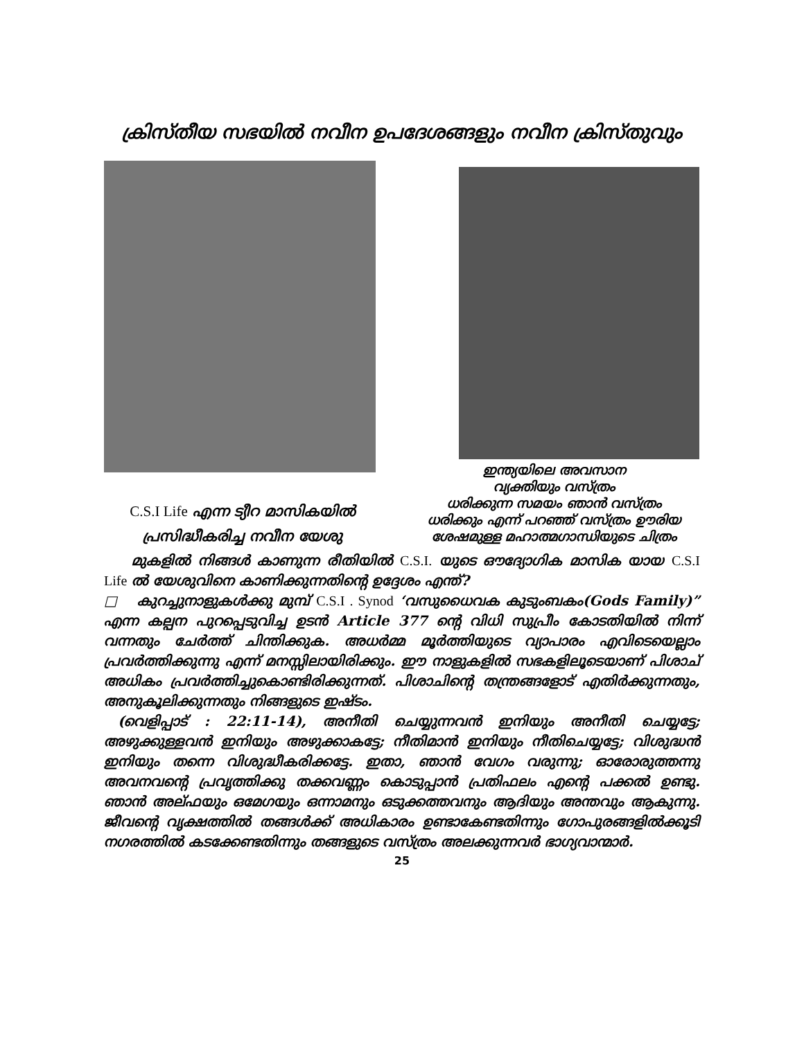ക്രിസ്തീയ സഭയിൽ നവീന ഉപദേശങ്ങളും നവീന ക്രിസ്തുവും
ഇന്ത്യയിലെ അവസാന
വ്യക്തിയും വസ്ത്രം
ധരിക്കുന്ന സമയം ഞാൻ വസ്ത്രം
ധരിക്കും എന്ന് പറഞ്ഞ് വസ്ത്രം ഊരിയ
ശേഷമുള്ള മഹാത്മഗാന്ധിയുടെ ചിത്രം
C.S.I Life എന്ന ട്യീറ മാസികയിൽ
പ്രസിദ്ധീകരിച്ച നവീന യേശു
മുകളിൽ നിങ്ങൾ കാണുന്ന രീതിയിൽ C.S.I. യുടെ ഔദ്യോഗിക മാസിക യായ C.S.I Life ൽ യേശുവിനെ കാണിക്കുന്നതിന്റെ ഉദ്ദേശം എന്ത്?
□ കുറച്ചുനാളുകൾക്കു മുമ്പ് C.S.I . Synod ‘വസുധൈവക കുടുംബകം(Gods Family)” എന്ന കല്പന പുറപ്പെടുവിച്ച ഉടൻ Article 377 ന്റെ വിധി സുപ്രീം കോടതിയിൽ നിന്ന് വന്നതും ചേർത്ത് ചിന്തിക്കുക. അധർമ്മ മൂർത്തിയുടെ വ്യാപാരം എവിടെയെല്ലാം പ്രവർത്തിക്കുന്നു എന്ന് മനസ്സിലായിരിക്കും. ഈ നാളുകളിൽ സഭകളിലൂടെയാണ് പിശാച് അധികം പ്രവർത്തിച്ചുകൊണ്ടിരിക്കുന്നത്. പിശാചിന്റെ തന്ത്രങ്ങളോട് എതിർക്കുന്നതും, അനുകൂലിക്കുന്നതും നിങ്ങളുടെ ഇഷ്ടം.
(വെളിപ്പാട് : 22:11-14), അനീതി ചെയ്യുന്നവൻ ഇനിയും അനീതി ചെയ്യട്ടേ; അഴുക്കുള്ളവൻ ഇനിയും അഴുക്കാകട്ടേ; നീതിമാൻ ഇനിയും നീതിചെയ്യട്ടേ; വിശുദ്ധൻ ഇനിയും തന്നെ വിശുദ്ധീകരിക്കട്ടേ. ഇതാ, ഞാൻ വേഗം വരുന്നു; ഓരോരുത്തന്നു അവനവന്റെ പ്രവൃത്തിക്കു തക്കവണ്ണം കൊടുപ്പാൻ പ്രതിഫലം എന്റെ പക്കൽ ഉണ്ടു. ഞാൻ അല്ഫയും ഒമേഗയും ഒന്നാമനും ഒടുക്കത്തവനും ആദിയും അന്തവും ആകുന്നു. ജീവന്റെ വൃക്ഷത്തിൽ തങ്ങൾക്ക് അധികാരം ഉണ്ടാകേണ്ടതിന്നും ഗോപുരങ്ങളിൽക്കൂടി നഗരത്തിൽ കടക്കേണ്ടതിന്നും തങ്ങളുടെ വസ്ത്രം അലക്കുന്നവർ ഭാഗ്യവാന്മാർ.
25